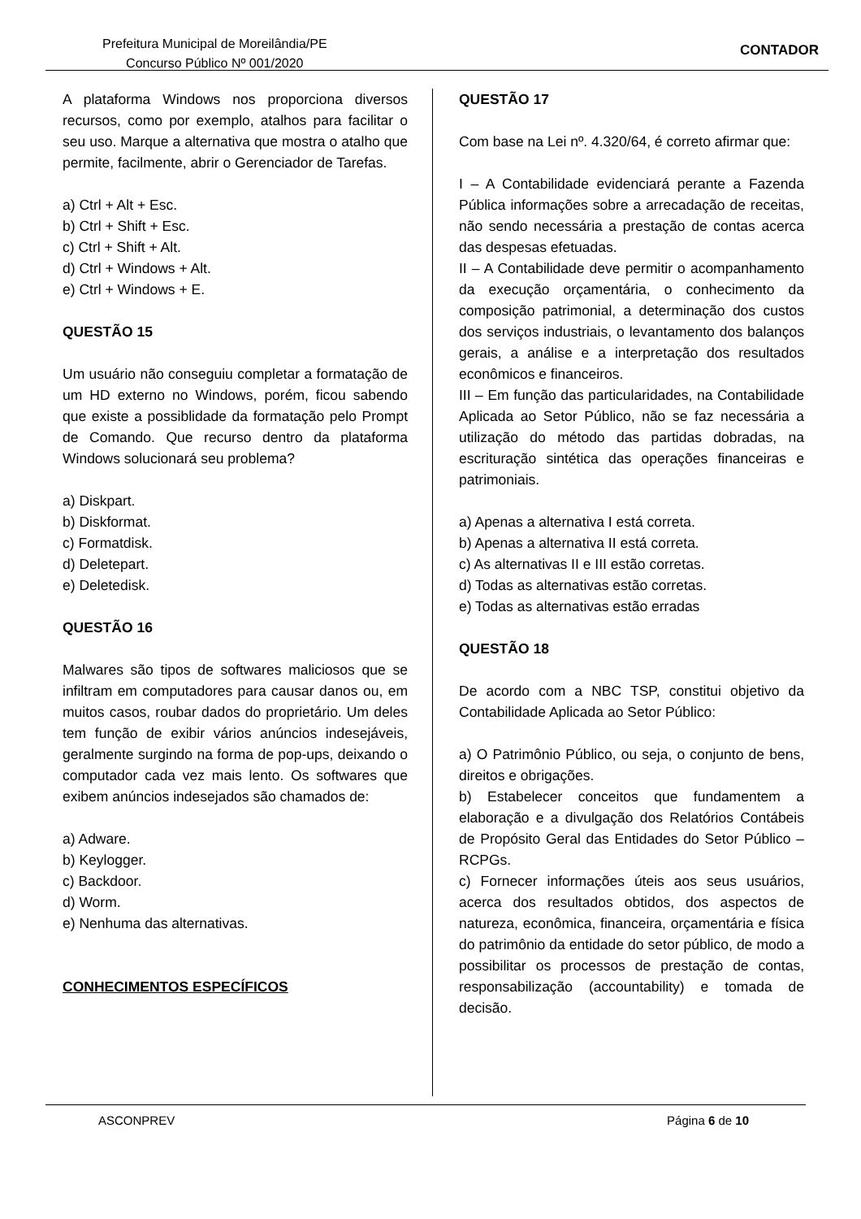Prefeitura Municipal de Moreilândia/PE
Concurso Público Nº 001/2020
CONTADOR
A plataforma Windows nos proporciona diversos recursos, como por exemplo, atalhos para facilitar o seu uso. Marque a alternativa que mostra o atalho que permite, facilmente, abrir o Gerenciador de Tarefas.
a) Ctrl + Alt + Esc.
b) Ctrl + Shift + Esc.
c) Ctrl + Shift + Alt.
d) Ctrl + Windows + Alt.
e) Ctrl + Windows + E.
QUESTÃO 15
Um usuário não conseguiu completar a formatação de um HD externo no Windows, porém, ficou sabendo que existe a possiblidade da formatação pelo Prompt de Comando. Que recurso dentro da plataforma Windows solucionará seu problema?
a) Diskpart.
b) Diskformat.
c) Formatdisk.
d) Deletepart.
e) Deletedisk.
QUESTÃO 16
Malwares são tipos de softwares maliciosos que se infiltram em computadores para causar danos ou, em muitos casos, roubar dados do proprietário. Um deles tem função de exibir vários anúncios indesejáveis, geralmente surgindo na forma de pop-ups, deixando o computador cada vez mais lento. Os softwares que exibem anúncios indesejados são chamados de:
a) Adware.
b) Keylogger.
c) Backdoor.
d) Worm.
e) Nenhuma das alternativas.
CONHECIMENTOS ESPECÍFICOS
QUESTÃO 17
Com base na Lei nº. 4.320/64, é correto afirmar que:
I – A Contabilidade evidenciará perante a Fazenda Pública informações sobre a arrecadação de receitas, não sendo necessária a prestação de contas acerca das despesas efetuadas.
II – A Contabilidade deve permitir o acompanhamento da execução orçamentária, o conhecimento da composição patrimonial, a determinação dos custos dos serviços industriais, o levantamento dos balanços gerais, a análise e a interpretação dos resultados econômicos e financeiros.
III – Em função das particularidades, na Contabilidade Aplicada ao Setor Público, não se faz necessária a utilização do método das partidas dobradas, na escrituração sintética das operações financeiras e patrimoniais.
a) Apenas a alternativa I está correta.
b) Apenas a alternativa II está correta.
c) As alternativas II e III estão corretas.
d) Todas as alternativas estão corretas.
e) Todas as alternativas estão erradas
QUESTÃO 18
De acordo com a NBC TSP, constitui objetivo da Contabilidade Aplicada ao Setor Público:
a) O Patrimônio Público, ou seja, o conjunto de bens, direitos e obrigações.
b) Estabelecer conceitos que fundamentem a elaboração e a divulgação dos Relatórios Contábeis de Propósito Geral das Entidades do Setor Público – RCPGs.
c) Fornecer informações úteis aos seus usuários, acerca dos resultados obtidos, dos aspectos de natureza, econômica, financeira, orçamentária e física do patrimônio da entidade do setor público, de modo a possibilitar os processos de prestação de contas, responsabilização (accountability) e tomada de decisão.
ASCONPREV Página 6 de 10